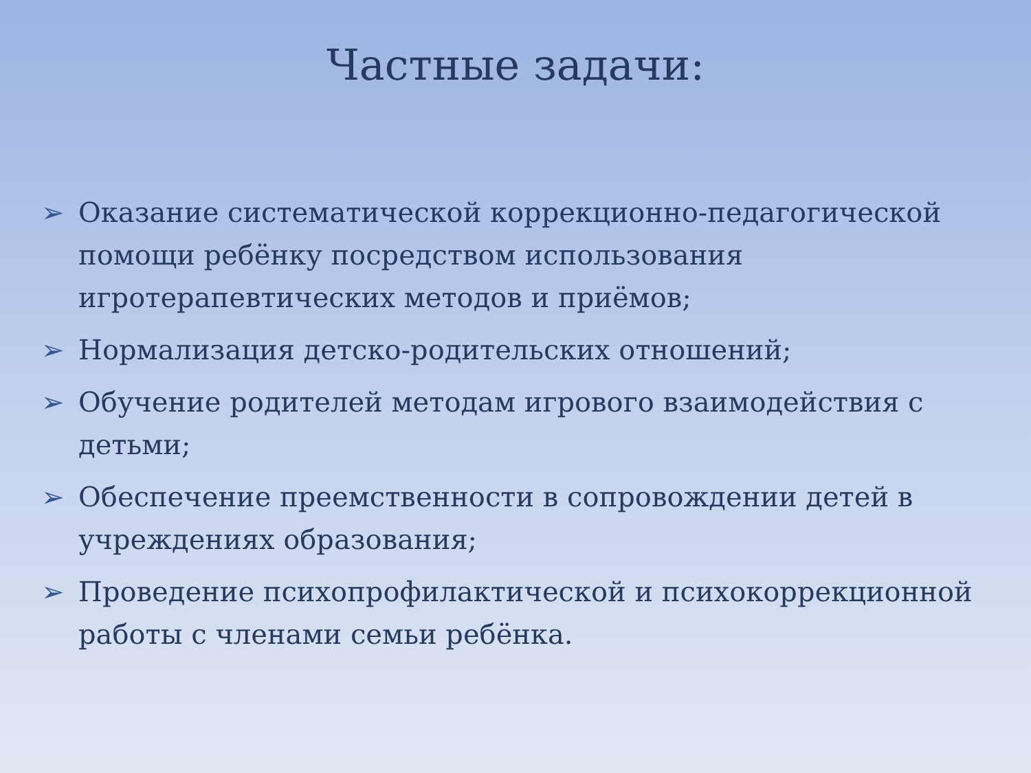Частные задачи:
➢ Оказание систематической коррекционно-педагогической помощи ребёнку посредством использования игротерапевтических методов и приёмов;
➢ Нормализация детско-родительских отношений;
➢ Обучение родителей методам игрового взаимодействия с детьми;
➢ Обеспечение преемственности в сопровождении детей в учреждениях образования;
➢ Проведение психопрофилактической и психокоррекционной работы с членами семьи ребёнка.